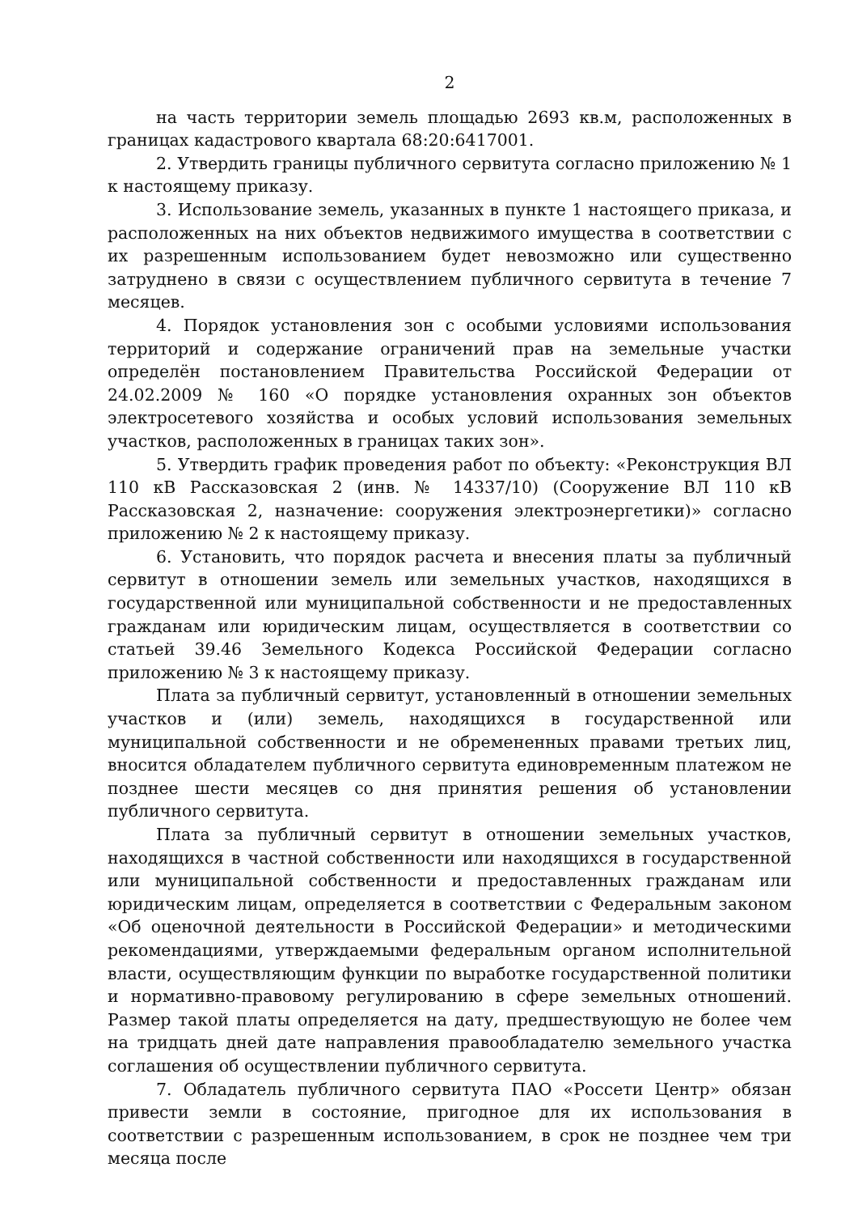2
на часть территории земель площадью 2693 кв.м, расположенных в границах кадастрового квартала 68:20:6417001.
2. Утвердить границы публичного сервитута согласно приложению № 1 к настоящему приказу.
3. Использование земель, указанных в пункте 1 настоящего приказа, и расположенных на них объектов недвижимого имущества в соответствии с их разрешенным использованием будет невозможно или существенно затруднено в связи с осуществлением публичного сервитута в течение 7 месяцев.
4. Порядок установления зон с особыми условиями использования территорий и содержание ограничений прав на земельные участки определён постановлением Правительства Российской Федерации от 24.02.2009 № 160 «О порядке установления охранных зон объектов электросетевого хозяйства и особых условий использования земельных участков, расположенных в границах таких зон».
5. Утвердить график проведения работ по объекту: «Реконструкция ВЛ 110 кВ Рассказовская 2 (инв. № 14337/10) (Сооружение ВЛ 110 кВ Рассказовская 2, назначение: сооружения электроэнергетики)» согласно приложению № 2 к настоящему приказу.
6. Установить, что порядок расчета и внесения платы за публичный сервитут в отношении земель или земельных участков, находящихся в государственной или муниципальной собственности и не предоставленных гражданам или юридическим лицам, осуществляется в соответствии со статьей 39.46 Земельного Кодекса Российской Федерации согласно приложению № 3 к настоящему приказу.
Плата за публичный сервитут, установленный в отношении земельных участков и (или) земель, находящихся в государственной или муниципальной собственности и не обремененных правами третьих лиц, вносится обладателем публичного сервитута единовременным платежом не позднее шести месяцев со дня принятия решения об установлении публичного сервитута.
Плата за публичный сервитут в отношении земельных участков, находящихся в частной собственности или находящихся в государственной или муниципальной собственности и предоставленных гражданам или юридическим лицам, определяется в соответствии с Федеральным законом «Об оценочной деятельности в Российской Федерации» и методическими рекомендациями, утверждаемыми федеральным органом исполнительной власти, осуществляющим функции по выработке государственной политики и нормативно-правовому регулированию в сфере земельных отношений. Размер такой платы определяется на дату, предшествующую не более чем на тридцать дней дате направления правообладателю земельного участка соглашения об осуществлении публичного сервитута.
7. Обладатель публичного сервитута ПАО «Россети Центр» обязан привести земли в состояние, пригодное для их использования в соответствии с разрешенным использованием, в срок не позднее чем три месяца после